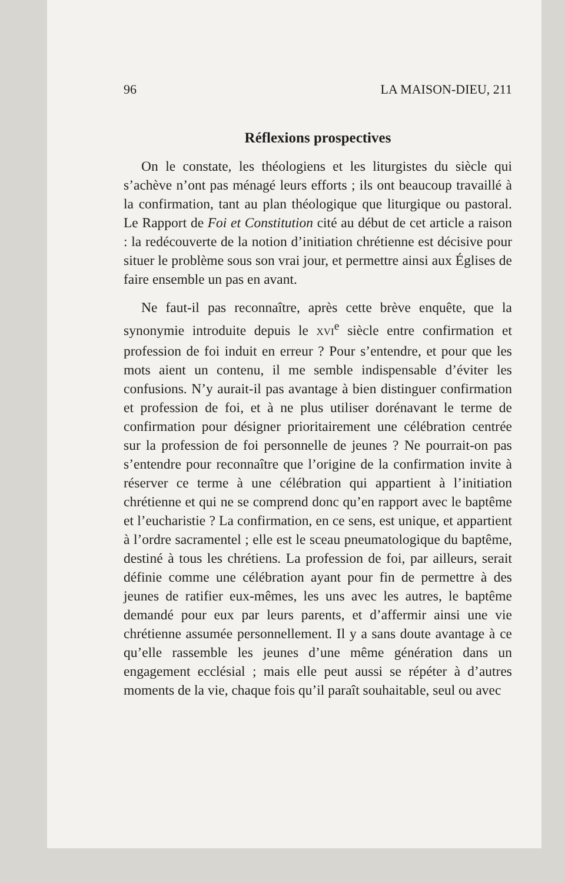96 LA MAISON-DIEU, 211
Réflexions prospectives
On le constate, les théologiens et les liturgistes du siècle qui s’achève n’ont pas ménagé leurs efforts ; ils ont beaucoup travaillé à la confirmation, tant au plan théologique que liturgique ou pastoral. Le Rapport de Foi et Constitution cité au début de cet article a raison : la redécouverte de la notion d’initiation chrétienne est décisive pour situer le problème sous son vrai jour, et permettre ainsi aux Églises de faire ensemble un pas en avant.
Ne faut-il pas reconnaître, après cette brève enquête, que la synonymie introduite depuis le XVI<sup>e</sup> siècle entre confirmation et profession de foi induit en erreur ? Pour s’entendre, et pour que les mots aient un contenu, il me semble indispensable d’éviter les confusions. N’y aurait-il pas avantage à bien distinguer confirmation et profession de foi, et à ne plus utiliser dorénavant le terme de confirmation pour désigner prioritairement une célébration centrée sur la profession de foi personnelle de jeunes ? Ne pourrait-on pas s’entendre pour reconnaître que l’origine de la confirmation invite à réserver ce terme à une célébration qui appartient à l’initiation chrétienne et qui ne se comprend donc qu’en rapport avec le baptême et l’eucharistie ? La confirmation, en ce sens, est unique, et appartient à l’ordre sacramentel ; elle est le sceau pneumatologique du baptême, destiné à tous les chrétiens. La profession de foi, par ailleurs, serait définie comme une célébration ayant pour fin de permettre à des jeunes de ratifier eux-mêmes, les uns avec les autres, le baptême demandé pour eux par leurs parents, et d’affermir ainsi une vie chrétienne assumée personnellement. Il y a sans doute avantage à ce qu’elle rassemble les jeunes d’une même génération dans un engagement ecclésial ; mais elle peut aussi se répéter à d’autres moments de la vie, chaque fois qu’il paraît souhaitable, seul ou avec